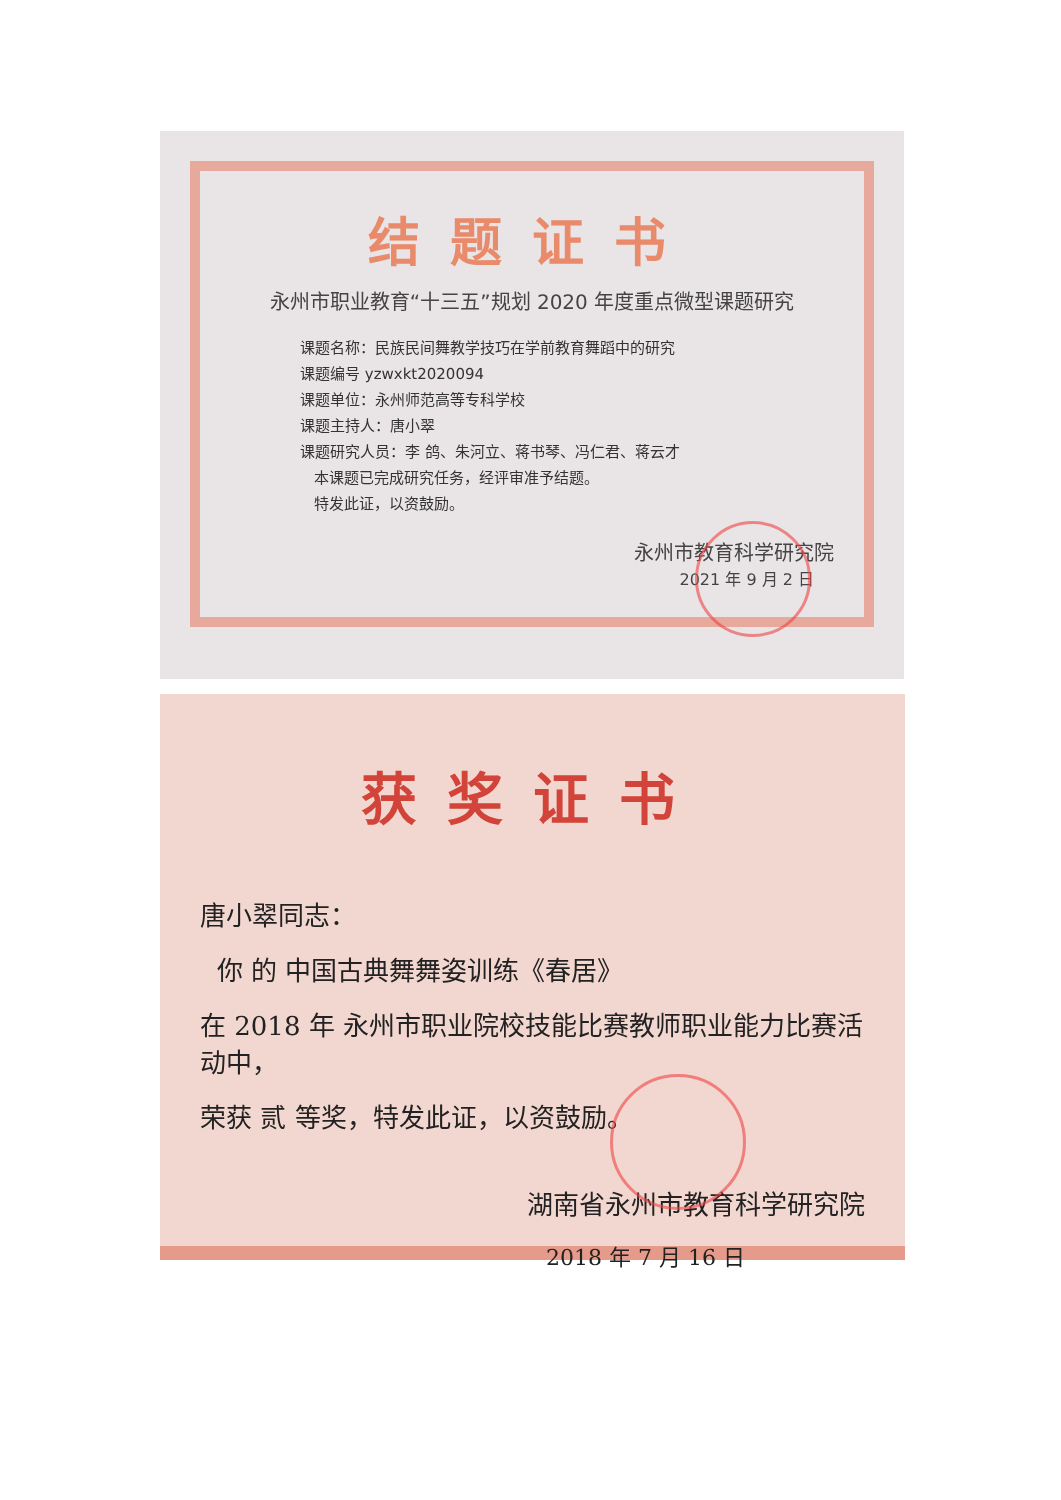结题证书
永州市职业教育“十三五”规划 2020 年度重点微型课题研究
课题名称：民族民间舞教学技巧在学前教育舞蹈中的研究
课题编号 yzwxkt2020094
课题单位：永州师范高等专科学校
课题主持人：唐小翠
课题研究人员：李 鸽、朱河立、蒋书琴、冯仁君、蒋云才
本课题已完成研究任务，经评审准予结题。
特发此证，以资鼓励。
永州市教育科学研究院
2021 年 9 月 2 日
获奖证书
唐小翠同志：
你 的 中国古典舞舞姿训练《春居》
在 2018 年 永州市职业院校技能比赛教师职业能力比赛活动中，
荣获 贰 等奖，特发此证，以资鼓励。
湖南省永州市教育科学研究院
2018 年 7 月 16 日